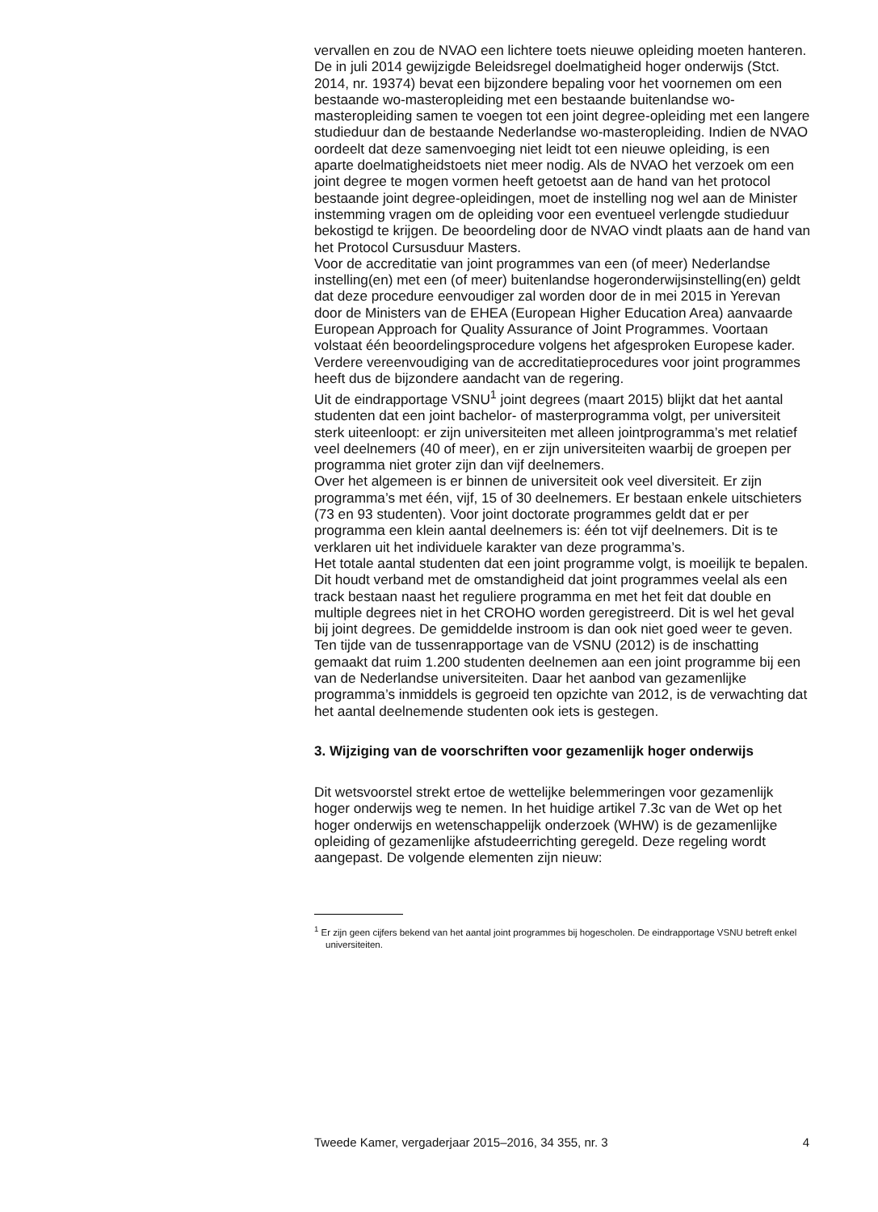vervallen en zou de NVAO een lichtere toets nieuwe opleiding moeten hanteren.
De in juli 2014 gewijzigde Beleidsregel doelmatigheid hoger onderwijs (Stct. 2014, nr. 19374) bevat een bijzondere bepaling voor het voornemen om een bestaande wo-masteropleiding met een bestaande buitenlandse wo-masteropleiding samen te voegen tot een joint degree-opleiding met een langere studieduur dan de bestaande Nederlandse wo-masteropleiding. Indien de NVAO oordeelt dat deze samenvoeging niet leidt tot een nieuwe opleiding, is een aparte doelmatigheidstoets niet meer nodig. Als de NVAO het verzoek om een joint degree te mogen vormen heeft getoetst aan de hand van het protocol bestaande joint degree-opleidingen, moet de instelling nog wel aan de Minister instemming vragen om de opleiding voor een eventueel verlengde studieduur bekostigd te krijgen. De beoordeling door de NVAO vindt plaats aan de hand van het Protocol Cursusduur Masters.
Voor de accreditatie van joint programmes van een (of meer) Nederlandse instelling(en) met een (of meer) buitenlandse hogeronderwijsinstelling(en) geldt dat deze procedure eenvoudiger zal worden door de in mei 2015 in Yerevan door de Ministers van de EHEA (European Higher Education Area) aanvaarde European Approach for Quality Assurance of Joint Programmes. Voortaan volstaat één beoordelingsprocedure volgens het afgesproken Europese kader. Verdere vereenvoudiging van de accredita­tieprocedures voor joint programmes heeft dus de bijzondere aandacht van de regering.
Uit de eindrapportage VSNU<sup>1</sup> joint degrees (maart 2015) blijkt dat het aantal studenten dat een joint bachelor- of masterprogramma volgt, per universiteit sterk uiteenloopt: er zijn universiteiten met alleen joint­programma’s met relatief veel deelnemers (40 of meer), en er zijn universiteiten waarbij de groepen per programma niet groter zijn dan vijf deelnemers.
Over het algemeen is er binnen de universiteit ook veel diversiteit. Er zijn programma’s met één, vijf, 15 of 30 deelnemers. Er bestaan enkele uitschieters (73 en 93 studenten). Voor joint doctorate programmes geldt dat er per programma een klein aantal deelnemers is: één tot vijf deelnemers. Dit is te verklaren uit het individuele karakter van deze programma’s.
Het totale aantal studenten dat een joint programme volgt, is moeilijk te bepalen. Dit houdt verband met de omstandigheid dat joint programmes veelal als een track bestaan naast het reguliere programma en met het feit dat double en multiple degrees niet in het CROHO worden geregistreerd. Dit is wel het geval bij joint degrees. De gemiddelde instroom is dan ook niet goed weer te geven.
Ten tijde van de tussenrapportage van de VSNU (2012) is de inschatting gemaakt dat ruim 1.200 studenten deelnemen aan een joint programme bij een van de Nederlandse universiteiten. Daar het aanbod van gezamen­lijke programma’s inmiddels is gegroeid ten opzichte van 2012, is de verwachting dat het aantal deelnemende studenten ook iets is gestegen.
3. Wijziging van de voorschriften voor gezamenlijk hoger onderwijs
Dit wetsvoorstel strekt ertoe de wettelijke belemmeringen voor gezamenlijk hoger onderwijs weg te nemen. In het huidige artikel 7.3c van de Wet op het hoger onderwijs en wetenschappelijk onderzoek (WHW) is de gezamenlijke opleiding of gezamenlijke afstudeerrichting geregeld. Deze regeling wordt aangepast. De volgende elementen zijn nieuw:
<sup>1</sup> Er zijn geen cijfers bekend van het aantal joint programmes bij hogescholen. De eindrap­portage VSNU betreft enkel universiteiten.
Tweede Kamer, vergaderjaar 2015–2016, 34 355, nr. 3 4